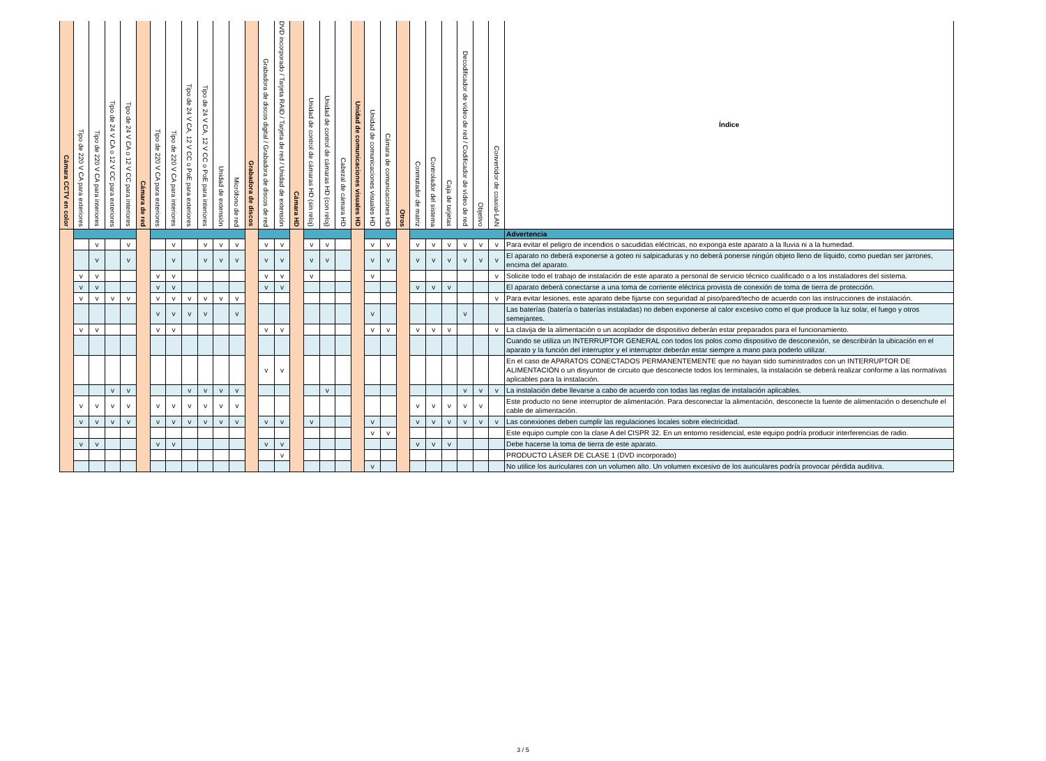| Cámara CCTV en color | Tipo de 220 V CA para exteriores | Tipo de 220 V CA para interiores | Tipo de 24 V CA o 12 V CC para exteriores | Tipo de 24 V CA o 12 V CC para interiores | Cámara de red | Tipo de 220 V CA para exteriores | Tipo de 220 V CA para interiores | Tipo de 24 V CA, 12 V CC o PoE para exteriores | Tipo de 24 V CA, 12 V CC o PoE para interiores | Unidad de extensión | Micrófono de red | Grabadora de discos | Grabadora de discos digital / Grabadora de discos de red | DVD incorporado / Tarjeta RAID / Tarjeta de red / Unidad de extensión | Cámara HD | Unidad de control de cámaras HD (sin reloj) | Unidad de control de cámaras HD (con reloj) | Cabezal de cámara HD | Unidad de comunicaciones visuales HD | Unidad de comunicaciones visuales HD | Cámara de comunicaciones HD | Otros | Conmutador de matriz | Controlador del sistema | Caja de tarjetas | Decodificador de vídeo de red / Codificador de vídeo de red | Objetivo | Convertidor de coaxial-LAN | Índice |
| --- | --- | --- | --- | --- | --- | --- | --- | --- | --- | --- | --- | --- | --- | --- | --- | --- | --- | --- | --- | --- | --- | --- | --- | --- | --- | --- | --- | --- | --- |
| | | | | | | | | | | | | | | | | | | | | | | | | | | | | | Advertencia |
| | | v | | v | | | v | | v | v | v | | v | v | | v | v | | | v | v | | v | v | v | v | v | v | Para evitar el peligro de incendios o sacudidas eléctricas, no exponga este aparato a la lluvia ni a la humedad. |
| | | v | | v | | | v | | v | v | v | | v | v | | v | v | | | v | v | | v | v | v | v | v | v | El aparato no deberá exponerse a goteo ni salpicaduras y no deberá ponerse ningún objeto lleno de líquido, como puedan ser jarrones, encima del aparato. |
| | v | v | | | | v | v | | | | | | v | v | | v | | | | v | | | | | | | | v | Solicite todo el trabajo de instalación de este aparato a personal de servicio técnico cualificado o a los instaladores del sistema. |
| | v | v | | | | v | v | | | | | | v | v | | | | | | | | | v | v | v | | | | El aparato deberá conectarse a una toma de corriente eléctrica provista de conexión de toma de tierra de protección. |
| | v | v | v | v | | v | v | v | v | v | v | | | | | | | | | | | | | | | | | v | Para evitar lesiones, este aparato debe fijarse con seguridad al piso/pared/techo de acuerdo con las instrucciones de instalación. |
| | | | | | | v | v | v | v | | v | | | | | | | | | v | | | | | | v | | | Las baterías (batería o baterías instaladas) no deben exponerse al calor excesivo como el que produce la luz solar, el fuego y otros semejantes. |
| | v | v | | | | v | v | | | | | | v | v | | | | | | v | v | | v | v | v | | | v | La clavija de la alimentación o un acoplador de dispositivo deberán estar preparados para el funcionamiento. |
| | | | | | | | | | | | | | | | | | | | | | | | | | | | | | Cuando se utiliza un INTERRUPTOR GENERAL con todos los polos como dispositivo de desconexión, se describirán la ubicación en el aparato y la función del interruptor y el interruptor deberán estar siempre a mano para poderlo utilizar. |
| | | | | | | | | | | | | | v | v | | | | | | | | | | | | | | | En el caso de APARATOS CONECTADOS PERMANENTEMENTE que no hayan sido suministrados con un INTERRUPTOR DE ALIMENTACIÓN o un disyuntor de circuito que desconecte todos los terminales, la instalación se deberá realizar conforme a las normativas aplicables para la instalación. |
| | | | v | v | | | | v | v | v | v | | | | | | v | | | | | | | | | v | v | v | La instalación debe llevarse a cabo de acuerdo con todas las reglas de instalación aplicables. |
| | v | v | v | v | | v | v | v | v | v | v | | | | | | | | | | | | v | v | v | v | v | | Este producto no tiene interruptor de alimentación. Para desconectar la alimentación, desconecte la fuente de alimentación o desenchufe el cable de alimentación. |
| | v | v | v | v | | v | v | v | v | v | v | | v | v | | v | | | | v | | | v | v | v | v | v | v | Las conexiones deben cumplir las regulaciones locales sobre electricidad. |
| | | | | | | | | | | | | | | | | | | | | v | v | | | | | | | | Este equipo cumple con la clase A del CISPR 32. En un entorno residencial, este equipo podría producir interferencias de radio. |
| | v | v | | | | v | v | | | | | | v | v | | | | | | | | | v | v | v | | | | Debe hacerse la toma de tierra de este aparato. |
| | | | | | | | | | | | | | | v | | | | | | | | | | | | | | | PRODUCTO LÁSER DE CLASE 1 (DVD incorporado) |
| | | | | | | | | | | | | | | | | | | | | v | | | | | | | | | No utilice los auriculares con un volumen alto. Un volumen excesivo de los auriculares podría provocar pérdida auditiva. |
3 / 5